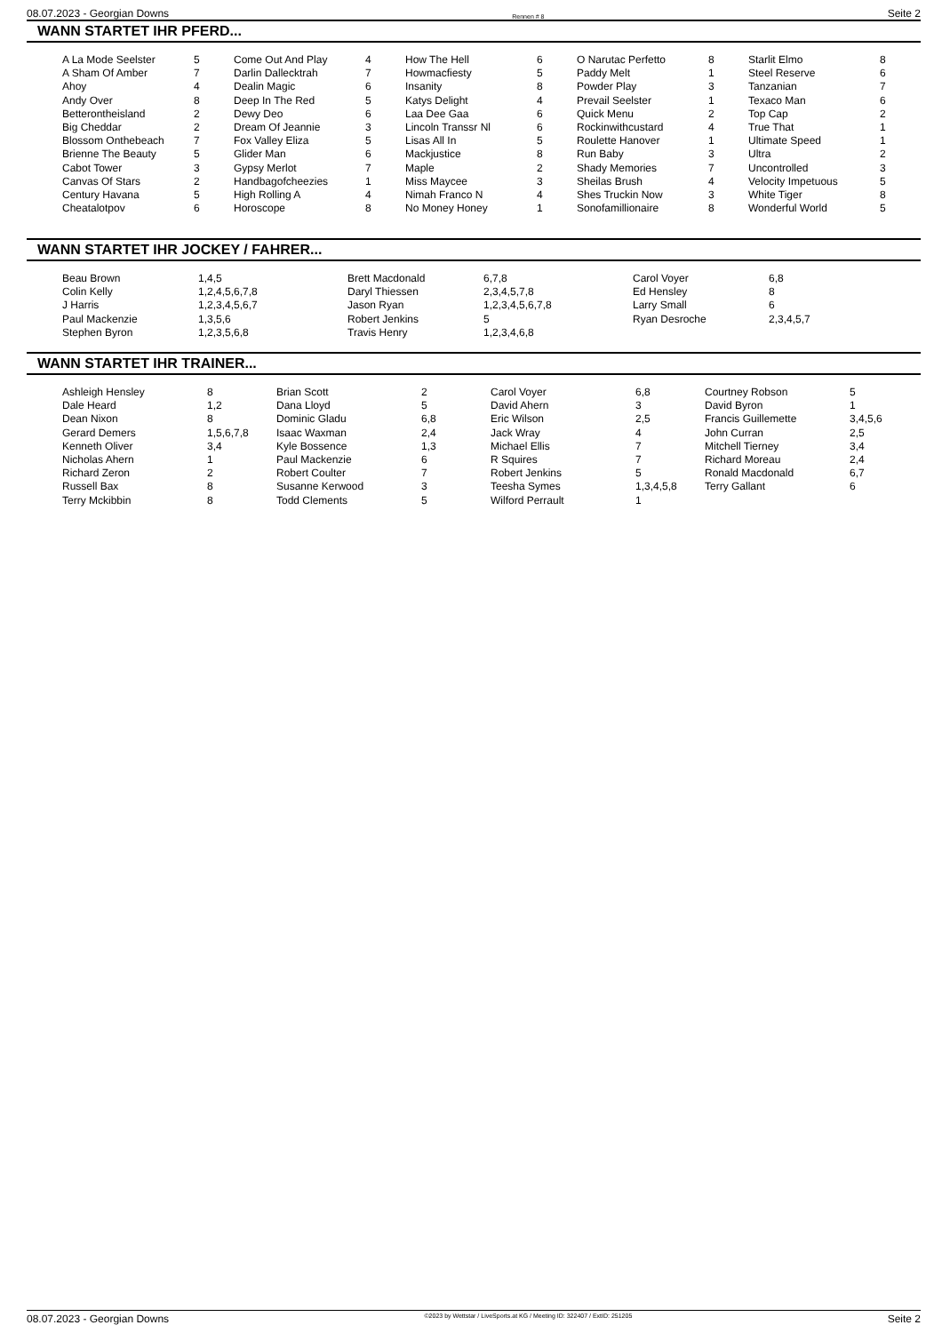08.07.2023 - Georgian Downs Rennen # 8 Seite 2
WANN STARTET IHR PFERD...
| A La Mode Seelster | 5 | Come Out And Play | 4 | How The Hell | 6 | O Narutac Perfetto | 8 | Starlit Elmo | 8 |
| A Sham Of Amber | 7 | Darlin Dallecktrah | 7 | Howmacfiesty | 5 | Paddy Melt | 1 | Steel Reserve | 6 |
| Ahoy | 4 | Dealin Magic | 6 | Insanity | 8 | Powder Play | 3 | Tanzanian | 7 |
| Andy Over | 8 | Deep In The Red | 5 | Katys Delight | 4 | Prevail Seelster | 1 | Texaco Man | 6 |
| Betterontheisland | 2 | Dewy Deo | 6 | Laa Dee Gaa | 6 | Quick Menu | 2 | Top Cap | 2 |
| Big Cheddar | 2 | Dream Of Jeannie | 3 | Lincoln Transsr Nl | 6 | Rockinwithcustard | 4 | True That | 1 |
| Blossom Onthebeach | 7 | Fox Valley Eliza | 5 | Lisas All In | 5 | Roulette Hanover | 1 | Ultimate Speed | 1 |
| Brienne The Beauty | 5 | Glider Man | 6 | Mackjustice | 8 | Run Baby | 3 | Ultra | 2 |
| Cabot Tower | 3 | Gypsy Merlot | 7 | Maple | 2 | Shady Memories | 7 | Uncontrolled | 3 |
| Canvas Of Stars | 2 | Handbagofcheezies | 1 | Miss Maycee | 3 | Sheilas Brush | 4 | Velocity Impetuous | 5 |
| Century Havana | 5 | High Rolling A | 4 | Nimah Franco N | 4 | Shes Truckin Now | 3 | White Tiger | 8 |
| Cheatalotpov | 6 | Horoscope | 8 | No Money Honey | 1 | Sonofamillionaire | 8 | Wonderful World | 5 |
WANN STARTET IHR JOCKEY / FAHRER...
| Beau Brown | 1,4,5 | Brett Macdonald | 6,7,8 | Carol Voyer | 6,8 |
| Colin Kelly | 1,2,4,5,6,7,8 | Daryl Thiessen | 2,3,4,5,7,8 | Ed Hensley | 8 |
| J Harris | 1,2,3,4,5,6,7 | Jason Ryan | 1,2,3,4,5,6,7,8 | Larry Small | 6 |
| Paul Mackenzie | 1,3,5,6 | Robert Jenkins | 5 | Ryan Desroche | 2,3,4,5,7 |
| Stephen Byron | 1,2,3,5,6,8 | Travis Henry | 1,2,3,4,6,8 | | |
WANN STARTET IHR TRAINER...
| Ashleigh Hensley | 8 | Brian Scott | 2 | Carol Voyer | 6,8 | Courtney Robson | 5 |
| Dale Heard | 1,2 | Dana Lloyd | 5 | David Ahern | 3 | David Byron | 1 |
| Dean Nixon | 8 | Dominic Gladu | 6,8 | Eric Wilson | 2,5 | Francis Guillemette | 3,4,5,6 |
| Gerard Demers | 1,5,6,7,8 | Isaac Waxman | 2,4 | Jack Wray | 4 | John Curran | 2,5 |
| Kenneth Oliver | 3,4 | Kyle Bossence | 1,3 | Michael Ellis | 7 | Mitchell Tierney | 3,4 |
| Nicholas Ahern | 1 | Paul Mackenzie | 6 | R Squires | 7 | Richard Moreau | 2,4 |
| Richard Zeron | 2 | Robert Coulter | 7 | Robert Jenkins | 5 | Ronald Macdonald | 6,7 |
| Russell Bax | 8 | Susanne Kerwood | 3 | Teesha Symes | 1,3,4,5,8 | Terry Gallant | 6 |
| Terry Mckibbin | 8 | Todd Clements | 5 | Wilford Perrault | 1 | | |
08.07.2023 - Georgian Downs ©2023 by Wettstar / LiveSports.at KG / Meeting ID: 322407 / ExtID: 251205 Seite 2